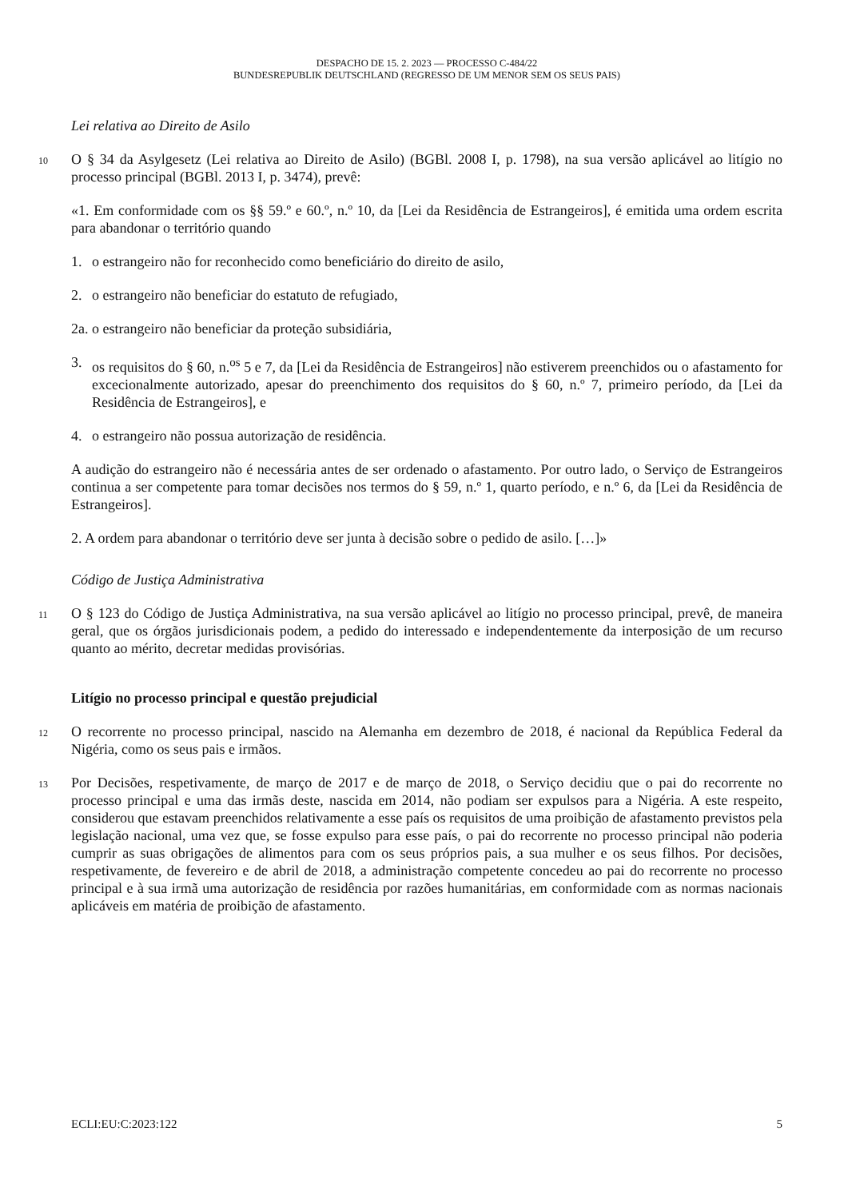DESPACHO DE 15. 2. 2023 — PROCESSO C-484/22
BUNDESREPUBLIK DEUTSCHLAND (REGRESSO DE UM MENOR SEM OS SEUS PAIS)
Lei relativa ao Direito de Asilo
10
O § 34 da Asylgesetz (Lei relativa ao Direito de Asilo) (BGBl. 2008 I, p. 1798), na sua versão aplicável ao litígio no processo principal (BGBl. 2013 I, p. 3474), prevê:
«1. Em conformidade com os §§ 59.º e 60.º, n.º 10, da [Lei da Residência de Estrangeiros], é emitida uma ordem escrita para abandonar o território quando
1. o estrangeiro não for reconhecido como beneficiário do direito de asilo,
2. o estrangeiro não beneficiar do estatuto de refugiado,
2a. o estrangeiro não beneficiar da proteção subsidiária,
3. os requisitos do § 60, n.<sup>os</sup> 5 e 7, da [Lei da Residência de Estrangeiros] não estiverem preenchidos ou o afastamento for excecionalmente autorizado, apesar do preenchimento dos requisitos do § 60, n.º 7, primeiro período, da [Lei da Residência de Estrangeiros], e
4. o estrangeiro não possua autorização de residência.
A audição do estrangeiro não é necessária antes de ser ordenado o afastamento. Por outro lado, o Serviço de Estrangeiros continua a ser competente para tomar decisões nos termos do § 59, n.º 1, quarto período, e n.º 6, da [Lei da Residência de Estrangeiros].
2. A ordem para abandonar o território deve ser junta à decisão sobre o pedido de asilo. […]»
Código de Justiça Administrativa
11
O § 123 do Código de Justiça Administrativa, na sua versão aplicável ao litígio no processo principal, prevê, de maneira geral, que os órgãos jurisdicionais podem, a pedido do interessado e independentemente da interposição de um recurso quanto ao mérito, decretar medidas provisórias.
Litígio no processo principal e questão prejudicial
12
O recorrente no processo principal, nascido na Alemanha em dezembro de 2018, é nacional da República Federal da Nigéria, como os seus pais e irmãos.
13
Por Decisões, respetivamente, de março de 2017 e de março de 2018, o Serviço decidiu que o pai do recorrente no processo principal e uma das irmãs deste, nascida em 2014, não podiam ser expulsos para a Nigéria. A este respeito, considerou que estavam preenchidos relativamente a esse país os requisitos de uma proibição de afastamento previstos pela legislação nacional, uma vez que, se fosse expulso para esse país, o pai do recorrente no processo principal não poderia cumprir as suas obrigações de alimentos para com os seus próprios pais, a sua mulher e os seus filhos. Por decisões, respetivamente, de fevereiro e de abril de 2018, a administração competente concedeu ao pai do recorrente no processo principal e à sua irmã uma autorização de residência por razões humanitárias, em conformidade com as normas nacionais aplicáveis em matéria de proibição de afastamento.
ECLI:EU:C:2023:122 5